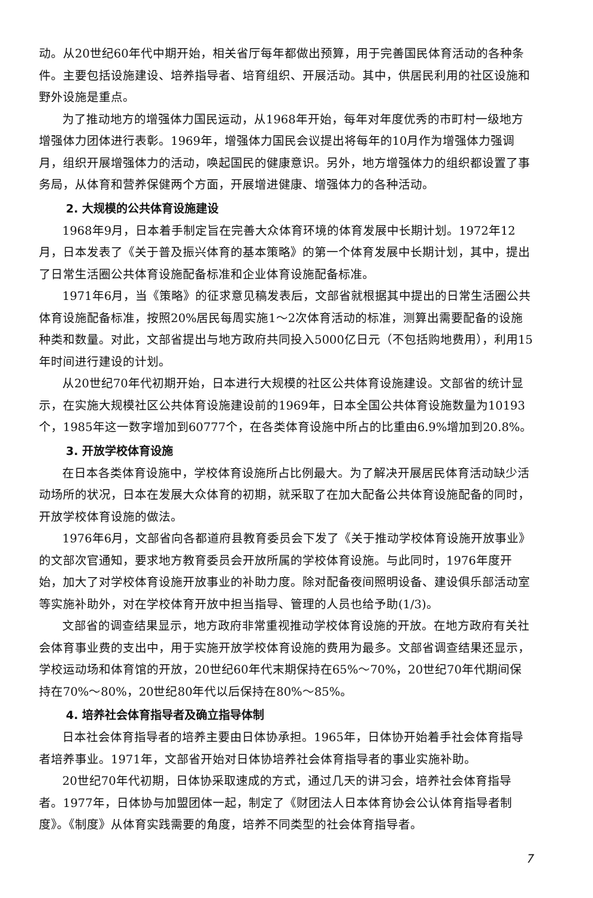动。从20世纪60年代中期开始，相关省厅每年都做出预算，用于完善国民体育活动的各种条件。主要包括设施建设、培养指导者、培育组织、开展活动。其中，供居民利用的社区设施和野外设施是重点。
为了推动地方的增强体力国民运动，从1968年开始，每年对年度优秀的市町村一级地方增强体力团体进行表彰。1969年，增强体力国民会议提出将每年的10月作为增强体力强调月，组织开展增强体力的活动，唤起国民的健康意识。另外，地方增强体力的组织都设置了事务局，从体育和营养保健两个方面，开展增进健康、增强体力的各种活动。
2. 大规模的公共体育设施建设
1968年9月，日本着手制定旨在完善大众体育环境的体育发展中长期计划。1972年12月，日本发表了《关于普及振兴体育的基本策略》的第一个体育发展中长期计划，其中，提出了日常生活圈公共体育设施配备标准和企业体育设施配备标准。
1971年6月，当《策略》的征求意见稿发表后，文部省就根据其中提出的日常生活圈公共体育设施配备标准，按照20%居民每周实施1～2次体育活动的标准，测算出需要配备的设施种类和数量。对此，文部省提出与地方政府共同投入5000亿日元（不包括购地费用），利用15年时间进行建设的计划。
从20世纪70年代初期开始，日本进行大规模的社区公共体育设施建设。文部省的统计显示，在实施大规模社区公共体育设施建设前的1969年，日本全国公共体育设施数量为10193个，1985年这一数字增加到60777个，在各类体育设施中所占的比重由6.9%增加到20.8%。
3. 开放学校体育设施
在日本各类体育设施中，学校体育设施所占比例最大。为了解决开展居民体育活动缺少活动场所的状况，日本在发展大众体育的初期，就采取了在加大配备公共体育设施配备的同时，开放学校体育设施的做法。
1976年6月，文部省向各都道府县教育委员会下发了《关于推动学校体育设施开放事业》的文部次官通知，要求地方教育委员会开放所属的学校体育设施。与此同时，1976年度开始，加大了对学校体育设施开放事业的补助力度。除对配备夜间照明设备、建设俱乐部活动室等实施补助外，对在学校体育开放中担当指导、管理的人员也给予助(1/3)。
文部省的调查结果显示，地方政府非常重视推动学校体育设施的开放。在地方政府有关社会体育事业费的支出中，用于实施开放学校体育设施的费用为最多。文部省调查结果还显示，学校运动场和体育馆的开放，20世纪60年代末期保持在65%～70%，20世纪70年代期间保持在70%～80%，20世纪80年代以后保持在80%～85%。
4. 培养社会体育指导者及确立指导体制
日本社会体育指导者的培养主要由日体协承担。1965年，日体协开始着手社会体育指导者培养事业。1971年，文部省开始对日体协培养社会体育指导者的事业实施补助。
20世纪70年代初期，日体协采取速成的方式，通过几天的讲习会，培养社会体育指导者。1977年，日体协与加盟团体一起，制定了《财团法人日本体育协会公认体育指导者制度》。《制度》从体育实践需要的角度，培养不同类型的社会体育指导者。
7